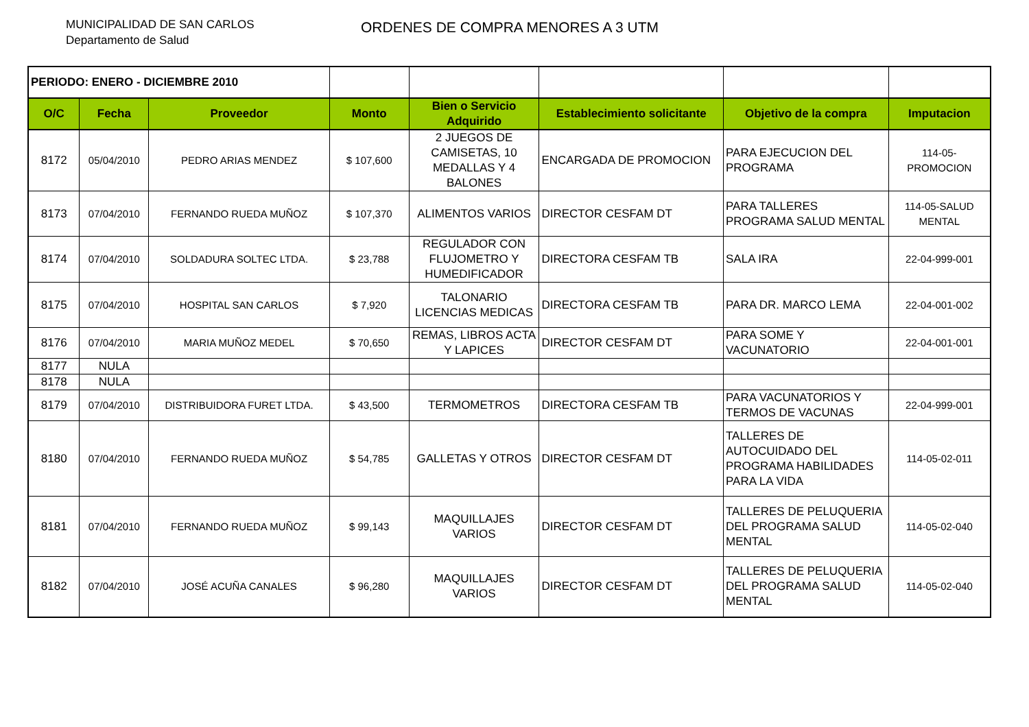MUNICIPALIDAD DE SAN CARLOS
Departamento de Salud
ORDENES DE COMPRA MENORES A 3 UTM
| PERIODO: ENERO - DICIEMBRE 2010 | | | | | | | |
| O/C | Fecha | Proveedor | Monto | Bien o Servicio Adquirido | Establecimiento solicitante | Objetivo de la compra | Imputacion |
| 8172 | 05/04/2010 | PEDRO ARIAS MENDEZ | $ 107,600 | 2 JUEGOS DE CAMISETAS, 10 MEDALLAS Y 4 BALONES | ENCARGADA DE PROMOCION | PARA EJECUCION DEL PROGRAMA | 114-05-PROMOCION |
| 8173 | 07/04/2010 | FERNANDO RUEDA MUÑOZ | $ 107,370 | ALIMENTOS VARIOS | DIRECTOR CESFAM DT | PARA TALLERES PROGRAMA SALUD MENTAL | 114-05-SALUD MENTAL |
| 8174 | 07/04/2010 | SOLDADURA SOLTEC LTDA. | $ 23,788 | REGULADOR CON FLUJOMETRO Y HUMEDIFICADOR | DIRECTORA CESFAM TB | SALA IRA | 22-04-999-001 |
| 8175 | 07/04/2010 | HOSPITAL SAN CARLOS | $ 7,920 | TALONARIO LICENCIAS MEDICAS | DIRECTORA CESFAM TB | PARA DR. MARCO LEMA | 22-04-001-002 |
| 8176 | 07/04/2010 | MARIA MUÑOZ MEDEL | $ 70,650 | REMAS, LIBROS ACTA Y LAPICES | DIRECTOR CESFAM DT | PARA SOME Y VACUNATORIO | 22-04-001-001 |
| 8177 | NULA | | | | | | |
| 8178 | NULA | | | | | | |
| 8179 | 07/04/2010 | DISTRIBUIDORA FURET LTDA. | $ 43,500 | TERMOMETROS | DIRECTORA CESFAM TB | PARA VACUNATORIOS Y TERMOS DE VACUNAS | 22-04-999-001 |
| 8180 | 07/04/2010 | FERNANDO RUEDA MUÑOZ | $ 54,785 | GALLETAS Y OTROS | DIRECTOR CESFAM DT | TALLERES DE AUTOCUIDADO DEL PROGRAMA HABILIDADES PARA LA VIDA | 114-05-02-011 |
| 8181 | 07/04/2010 | FERNANDO RUEDA MUÑOZ | $ 99,143 | MAQUILLAJES VARIOS | DIRECTOR CESFAM DT | TALLERES DE PELUQUERIA DEL PROGRAMA SALUD MENTAL | 114-05-02-040 |
| 8182 | 07/04/2010 | JOSÉ ACUÑA CANALES | $ 96,280 | MAQUILLAJES VARIOS | DIRECTOR CESFAM DT | TALLERES DE PELUQUERIA DEL PROGRAMA SALUD MENTAL | 114-05-02-040 |